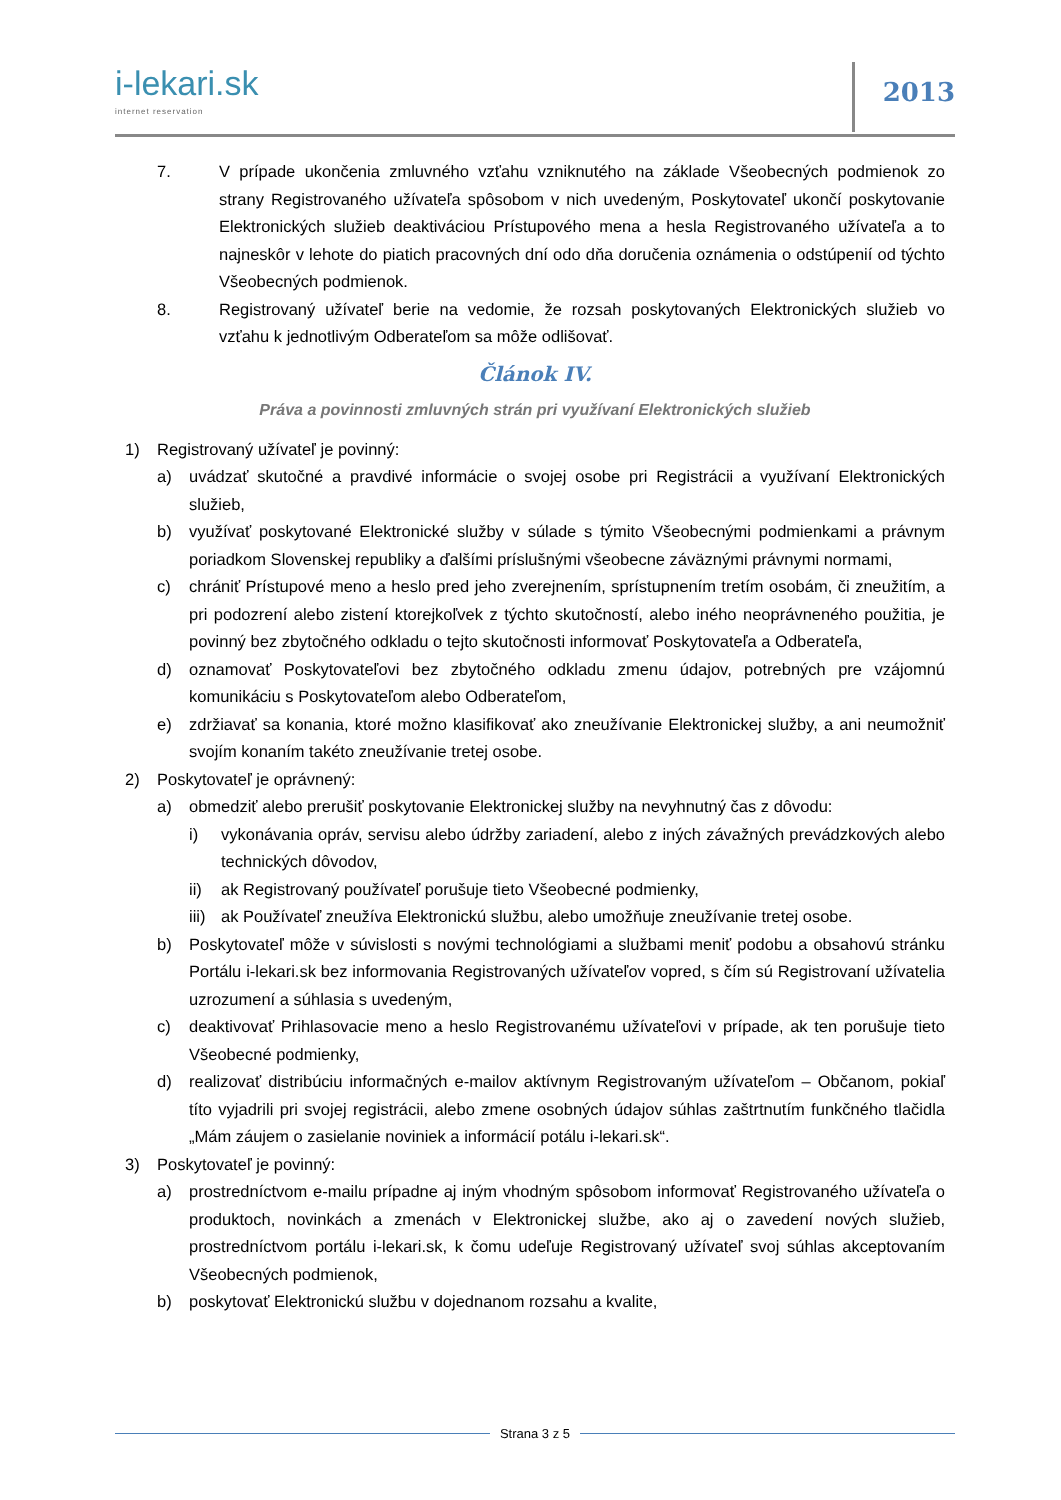i-lekari.sk
internet reservation
2013
7. V prípade ukončenia zmluvného vzťahu vzniknutého na základe Všeobecných podmienok zo strany Registrovaného užívateľa spôsobom v nich uvedeným, Poskytovateľ ukončí poskytovanie Elektronických služieb deaktiváciou Prístupového mena a hesla Registrovaného užívateľa a to najneskôr v lehote do piatich pracovných dní odo dňa doručenia oznámenia o odstúpenií od týchto Všeobecných podmienok.
8. Registrovaný užívateľ berie na vedomie, že rozsah poskytovaných Elektronických služieb vo vzťahu k jednotlivým Odberateľom sa môže odlišovať.
Článok IV.
Práva a povinnosti zmluvných strán pri využívaní Elektronických služieb
1) Registrovaný užívateľ je povinný:
a) uvádzať skutočné a pravdivé informácie o svojej osobe pri Registrácii a využívaní Elektronických služieb,
b) využívať poskytované Elektronické služby v súlade s týmito Všeobecnými podmienkami a právnym poriadkom Slovenskej republiky a ďalšími príslušnými všeobecne záväznými právnymi normami,
c) chrániť Prístupové meno a heslo pred jeho zverejnením, sprístupnením tretím osobám, či zneužitím, a pri podozrení alebo zistení ktorejkoľvek z týchto skutočností, alebo iného neoprávneného použitia, je povinný bez zbytočného odkladu o tejto skutočnosti informovať Poskytovateľa a Odberateľa,
d) oznamovať Poskytovateľovi bez zbytočného odkladu zmenu údajov, potrebných pre vzájomnú komunikáciu s Poskytovateľom alebo Odberateľom,
e) zdržiavať sa konania, ktoré možno klasifikovať ako zneužívanie Elektronickej služby, a ani neumožniť svojím konaním takéto zneužívanie tretej osobe.
2) Poskytovateľ je oprávnený:
a) obmedziť alebo prerušiť poskytovanie Elektronickej služby na nevyhnutný čas z dôvodu:
i) vykonávania opráv, servisu alebo údržby zariadení, alebo z iných závažných prevádzkových alebo technických dôvodov,
ii) ak Registrovaný používateľ porušuje tieto Všeobecné podmienky,
iii)
ak Používateľ zneužíva Elektronickú službu, alebo umožňuje zneužívanie tretej osobe.
b) Poskytovateľ môže v súvislosti s novými technológiami a službami meniť podobu a obsahovú stránku Portálu i-lekari.sk bez informovania Registrovaných užívateľov vopred, s čím sú Registrovaní užívatelia uzrozumení a súhlasia s uvedeným,
c) deaktivovať Prihlasovacie meno a heslo Registrovanému užívateľovi v prípade, ak ten porušuje tieto Všeobecné podmienky,
d) realizovať distribúciu informačných e-mailov aktívnym Registrovaným užívateľom – Občanom, pokiaľ títo vyjadrili pri svojej registrácii, alebo zmene osobných údajov súhlas zaštrtnutím funkčného tlačidla „Mám záujem o zasielanie noviniek a informácií potálu i-lekari.sk“.
3) Poskytovateľ je povinný:
a) prostredníctvom e-mailu prípadne aj iným vhodným spôsobom informovať Registrovaného užívateľa o produktoch, novinkách a zmenách v Elektronickej službe, ako aj o zavedení nových služieb, prostredníctvom portálu i-lekari.sk, k čomu udeľuje Registrovaný užívateľ svoj súhlas akceptovaním Všeobecných podmienok,
b) poskytovať Elektronickú službu v dojednanom rozsahu a kvalite,
Strana 3 z 5